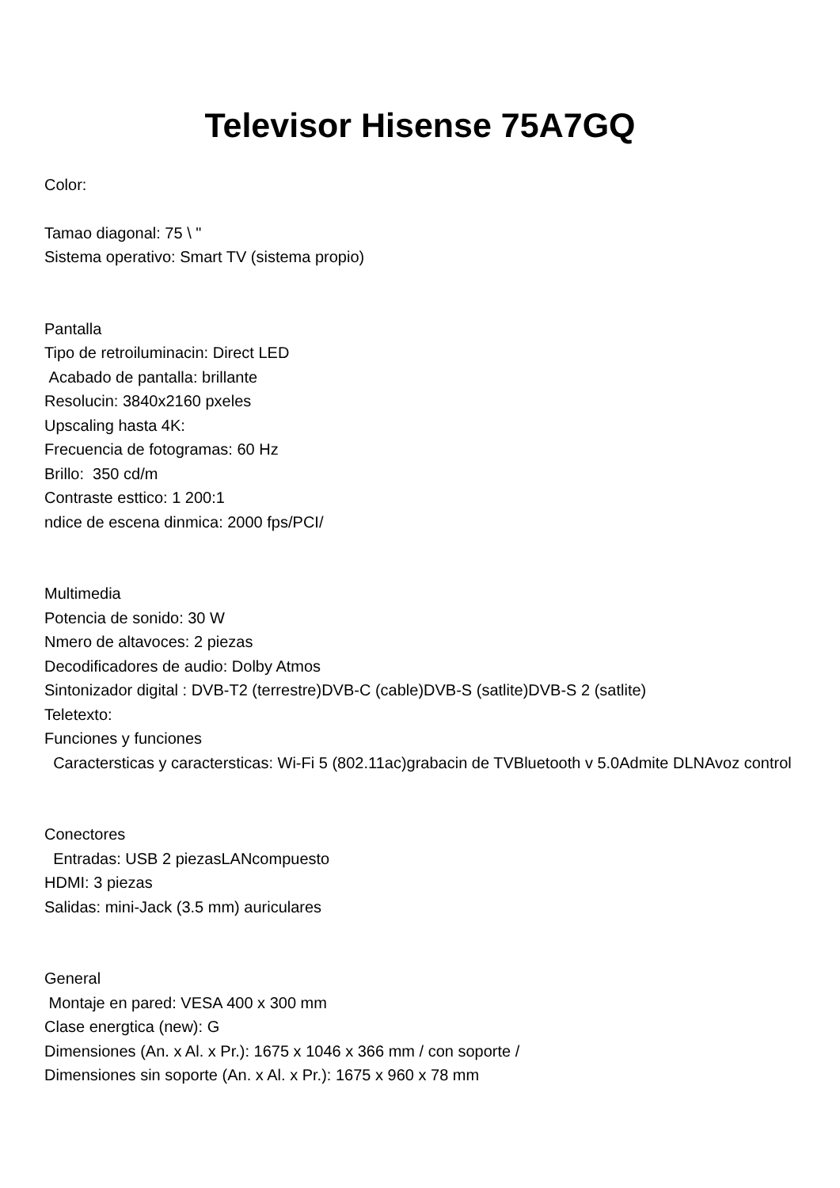Televisor Hisense 75A7GQ
Color:
Tamao diagonal: 75 \ "
Sistema operativo: Smart TV (sistema propio)
Pantalla
Tipo de retroiluminacin: Direct LED
Acabado de pantalla: brillante
Resolucin: 3840x2160 pxeles
Upscaling hasta 4K:
Frecuencia de fotogramas: 60 Hz
Brillo: 350 cd/m
Contraste esttico: 1 200:1
ndice de escena dinmica: 2000 fps/PCI/
Multimedia
Potencia de sonido: 30 W
Nmero de altavoces: 2 piezas
Decodificadores de audio: Dolby Atmos
Sintonizador digital : DVB-T2 (terrestre)DVB-C (cable)DVB-S (satlite)DVB-S 2 (satlite)
Teletexto:
Funciones y funciones
Caractersticas y caractersticas: Wi-Fi 5 (802.11ac)grabacin de TVBluetooth v 5.0Admite DLNAvoz control
Conectores
Entradas: USB 2 piezasLANcompuesto
HDMI: 3 piezas
Salidas: mini-Jack (3.5 mm) auriculares
General
Montaje en pared: VESA 400 x 300 mm
Clase energtica (new): G
Dimensiones (An. x Al. x Pr.): 1675 x 1046 x 366 mm / con soporte /
Dimensiones sin soporte (An. x Al. x Pr.): 1675 x 960 x 78 mm